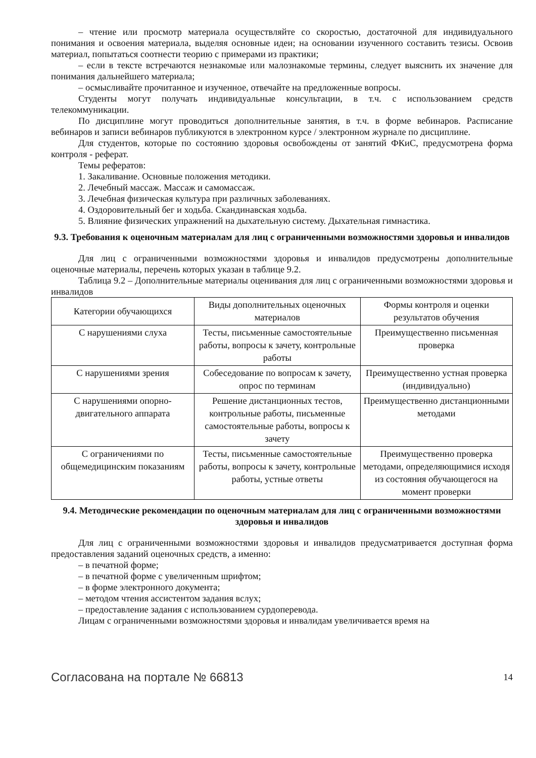– чтение или просмотр материала осуществляйте со скоростью, достаточной для индивидуального понимания и освоения материала, выделяя основные идеи; на основании изученного составить тезисы. Освоив материал, попытаться соотнести теорию с примерами из практики;
– если в тексте встречаются незнакомые или малознакомые термины, следует выяснить их значение для понимания дальнейшего материала;
– осмысливайте прочитанное и изученное, отвечайте на предложенные вопросы.
Студенты могут получать индивидуальные консультации, в т.ч. с использованием средств телекоммуникации.
По дисциплине могут проводиться дополнительные занятия, в т.ч. в форме вебинаров. Расписание вебинаров и записи вебинаров публикуются в электронном курсе / электронном журнале по дисциплине.
Для студентов, которые по состоянию здоровья освобождены от занятий ФКиС, предусмотрена форма контроля - реферат.
Темы рефератов:
1. Закаливание. Основные положения методики.
2. Лечебный массаж. Массаж и самомассаж.
3. Лечебная физическая культура при различных заболеваниях.
4. Оздоровительный бег и ходьба. Скандинавская ходьба.
5. Влияние физических упражнений на дыхательную систему. Дыхательная гимнастика.
9.3. Требования к оценочным материалам для лиц с ограниченными возможностями здоровья и инвалидов
Для лиц с ограниченными возможностями здоровья и инвалидов предусмотрены дополнительные оценочные материалы, перечень которых указан в таблице 9.2.
Таблица 9.2 – Дополнительные материалы оценивания для лиц с ограниченными возможностями здоровья и инвалидов
| Категории обучающихся | Виды дополнительных оценочных материалов | Формы контроля и оценки результатов обучения |
| --- | --- | --- |
| С нарушениями слуха | Тесты, письменные самостоятельные работы, вопросы к зачету, контрольные работы | Преимущественно письменная проверка |
| С нарушениями зрения | Собеседование по вопросам к зачету, опрос по терминам | Преимущественно устная проверка (индивидуально) |
| С нарушениями опорно-двигательного аппарата | Решение дистанционных тестов, контрольные работы, письменные самостоятельные работы, вопросы к зачету | Преимущественно дистанционными методами |
| С ограничениями по общемедицинским показаниям | Тесты, письменные самостоятельные работы, вопросы к зачету, контрольные работы, устные ответы | Преимущественно проверка методами, определяющимися исходя из состояния обучающегося на момент проверки |
9.4. Методические рекомендации по оценочным материалам для лиц с ограниченными возможностями здоровья и инвалидов
Для лиц с ограниченными возможностями здоровья и инвалидов предусматривается доступная форма предоставления заданий оценочных средств, а именно:
– в печатной форме;
– в печатной форме с увеличенным шрифтом;
– в форме электронного документа;
– методом чтения ассистентом задания вслух;
– предоставление задания с использованием сурдоперевода.
Лицам с ограниченными возможностями здоровья и инвалидам увеличивается время на
Согласована на портале № 66813 14